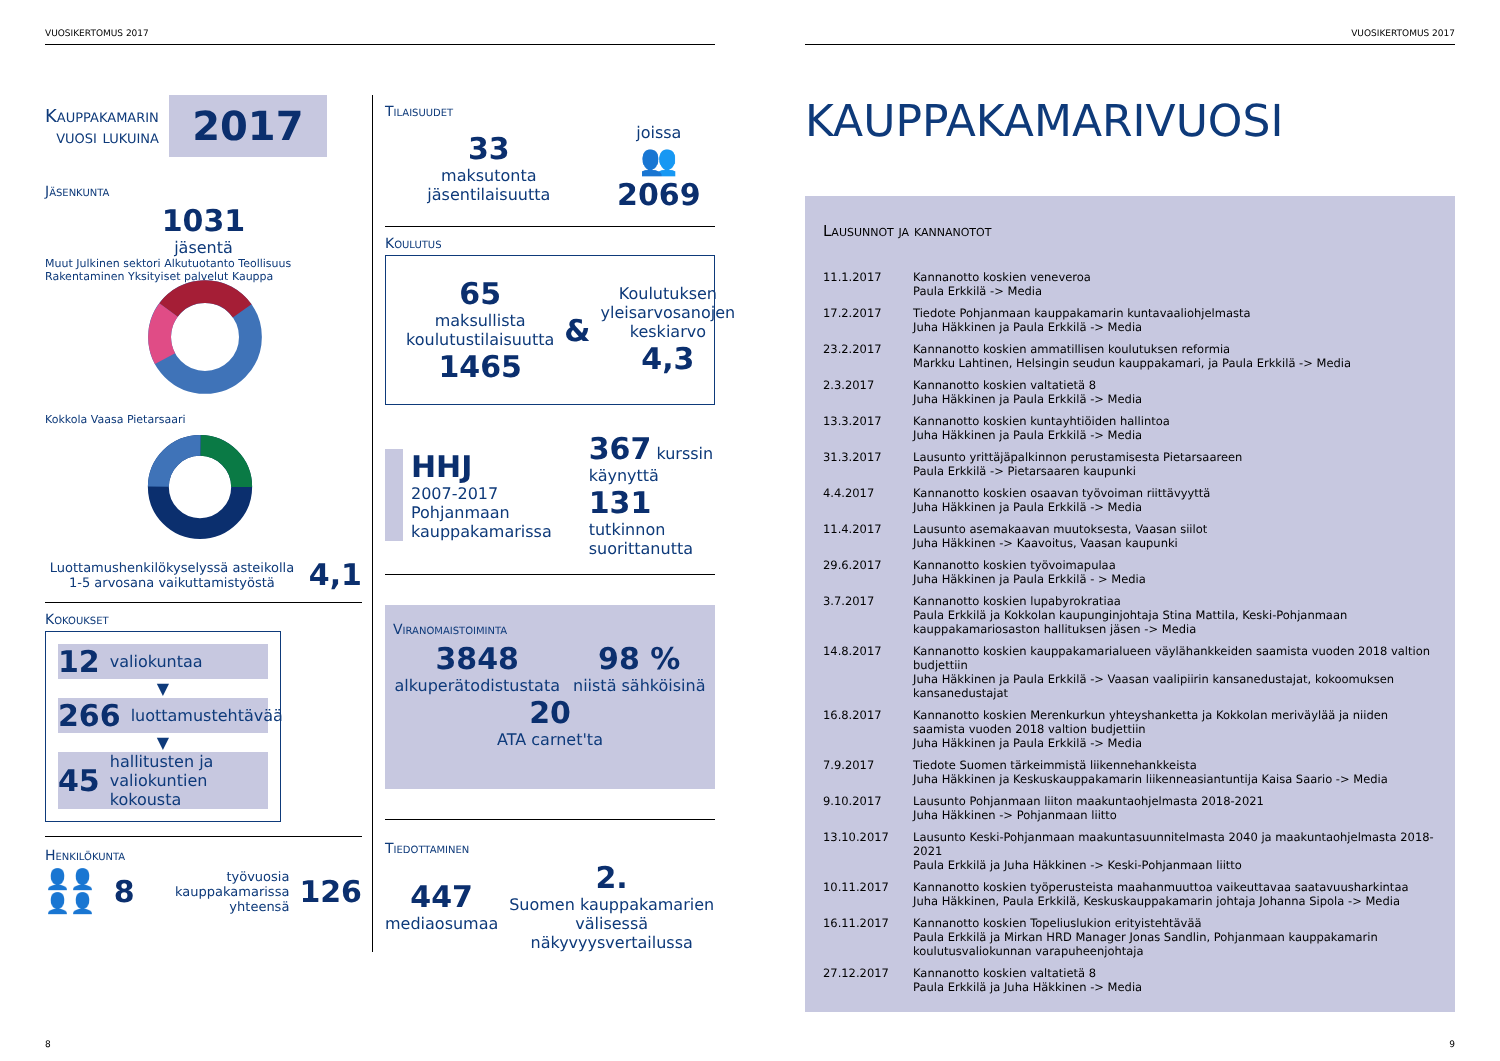VUOSIKERTOMUS 2017
Kauppakamarin
vuosi lukuina
2017
Jäsenkunta
1031
jäsentä
Muut Julkinen sektori Alkutuotanto Teollisuus Rakentaminen Yksityiset palvelut Kauppa
Kokkola Vaasa Pietarsaari
Luottamushenkilökyselyssä asteikolla 1-5 arvosana vaikuttamistyöstä
4,1
Kokoukset
12 valiokuntaa
▼
266 luottamustehtävää
▼
45 hallitusten ja valiokuntien kokousta
Henkilökunta
👤👤👤👤 8 työvuosia kauppakamarissa yhteensä 126
Tilaisuudet
33
maksutonta jäsentilaisuutta
joissa
👥2069
Koulutus
65
maksullista koulutustilaisuutta
1465
&
Koulutuksen yleisarvosanojen keskiarvo
4,3
HHJ
2007-2017 Pohjanmaan kauppakamarissa
367 kurssin käynyttä
131 tutkinnon suorittanutta
Viranomaistoiminta
3848
alkuperätodistustata
98 %
niistä sähköisinä
20
ATA carnet'ta
Tiedottaminen
447
mediaosumaa
2.
Suomen kauppakamarien välisessä näkyvyysvertailussa
8
VUOSIKERTOMUS 2017
KAUPPAKAMARIVUOSI
Lausunnot ja kannanotot
| 11.1.2017 | Kannanotto koskien veneveroa Paula Erkkilä -> Media |
| 17.2.2017 | Tiedote Pohjanmaan kauppakamarin kuntavaaliohjelmasta Juha Häkkinen ja Paula Erkkilä -> Media |
| 23.2.2017 | Kannanotto koskien ammatillisen koulutuksen reformia Markku Lahtinen, Helsingin seudun kauppakamari, ja Paula Erkkilä -> Media |
| 2.3.2017 | Kannanotto koskien valtatietä 8 Juha Häkkinen ja Paula Erkkilä -> Media |
| 13.3.2017 | Kannanotto koskien kuntayhtiöiden hallintoa Juha Häkkinen ja Paula Erkkilä -> Media |
| 31.3.2017 | Lausunto yrittäjäpalkinnon perustamisesta Pietarsaareen Paula Erkkilä -> Pietarsaaren kaupunki |
| 4.4.2017 | Kannanotto koskien osaavan työvoiman riittävyyttä Juha Häkkinen ja Paula Erkkilä -> Media |
| 11.4.2017 | Lausunto asemakaavan muutoksesta, Vaasan siilot Juha Häkkinen -> Kaavoitus, Vaasan kaupunki |
| 29.6.2017 | Kannanotto koskien työvoimapulaa Juha Häkkinen ja Paula Erkkilä - > Media |
| 3.7.2017 | Kannanotto koskien lupabyrokratiaa Paula Erkkilä ja Kokkolan kaupunginjohtaja Stina Mattila, Keski-Pohjanmaan kauppakamariosaston hallituksen jäsen -> Media |
| 14.8.2017 | Kannanotto koskien kauppakamarialueen väylähankkeiden saamista vuoden 2018 valtion budjettiin Juha Häkkinen ja Paula Erkkilä -> Vaasan vaalipiirin kansanedustajat, kokoomuksen kansanedustajat |
| 16.8.2017 | Kannanotto koskien Merenkurkun yhteyshanketta ja Kokkolan meriväylää ja niiden saamista vuoden 2018 valtion budjettiin Juha Häkkinen ja Paula Erkkilä -> Media |
| 7.9.2017 | Tiedote Suomen tärkeimmistä liikennehankkeista Juha Häkkinen ja Keskuskauppakamarin liikenneasiantuntija Kaisa Saario -> Media |
| 9.10.2017 | Lausunto Pohjanmaan liiton maakuntaohjelmasta 2018-2021 Juha Häkkinen -> Pohjanmaan liitto |
| 13.10.2017 | Lausunto Keski-Pohjanmaan maakuntasuunnitelmasta 2040 ja maakuntaohjelmasta 2018-2021 Paula Erkkilä ja Juha Häkkinen -> Keski-Pohjanmaan liitto |
| 10.11.2017 | Kannanotto koskien työperusteista maahanmuuttoa vaikeuttavaa saatavuusharkintaa Juha Häkkinen, Paula Erkkilä, Keskuskauppakamarin johtaja Johanna Sipola -> Media |
| 16.11.2017 | Kannanotto koskien Topeliuslukion erityistehtävää Paula Erkkilä ja Mirkan HRD Manager Jonas Sandlin, Pohjanmaan kauppakamarin koulutusvaliokunnan varapuheenjohtaja |
| 27.12.2017 | Kannanotto koskien valtatietä 8 Paula Erkkilä ja Juha Häkkinen -> Media |
9